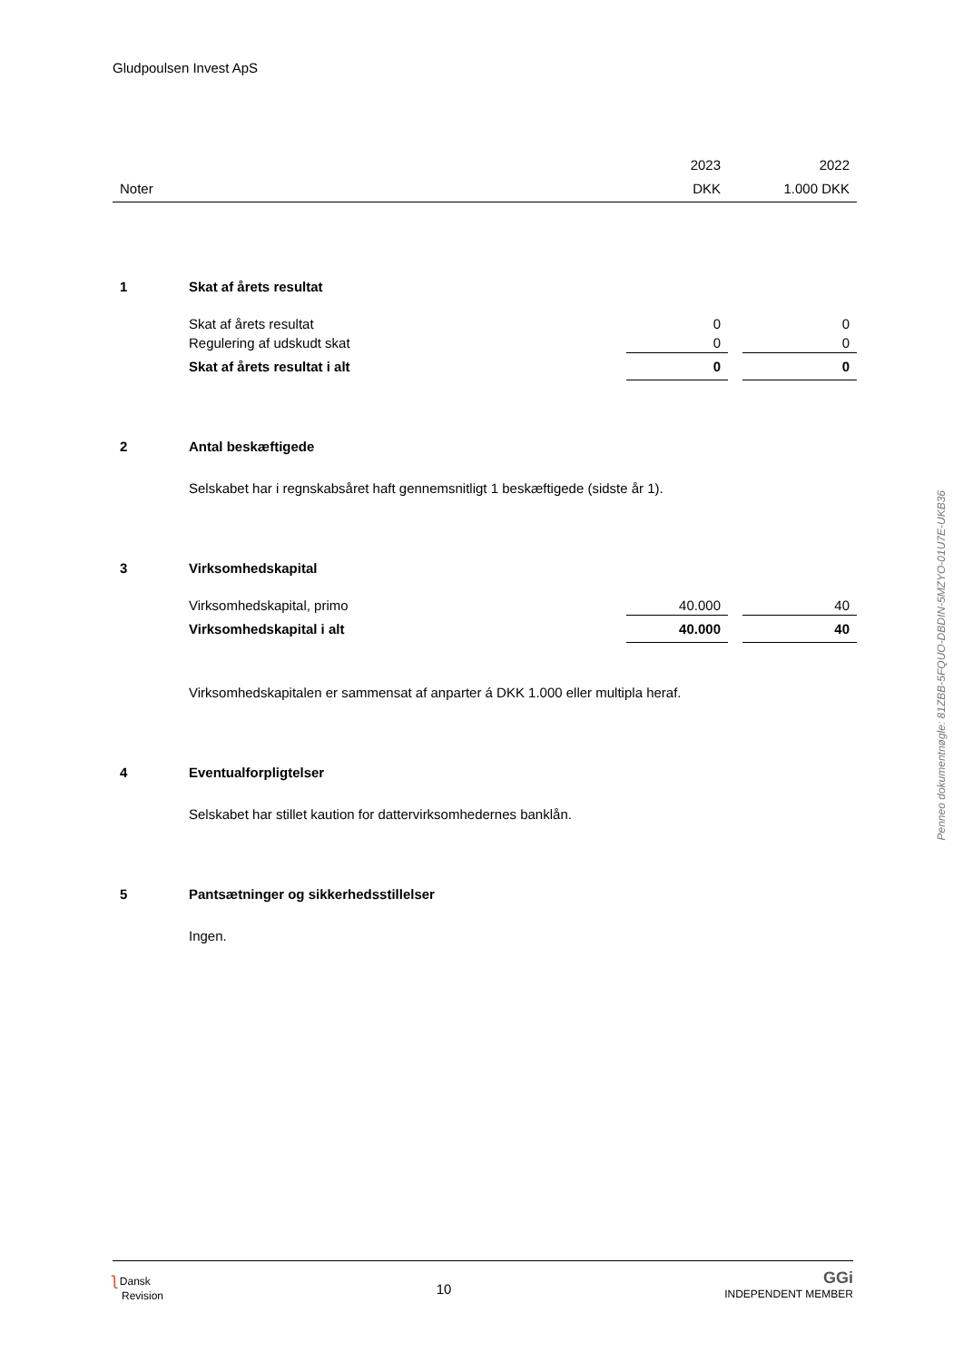Gludpoulsen Invest ApS
| | | 2023 | | 2022 |
| Noter | | DKK | | 1.000 DKK |
| 1 | Skat af årets resultat | | | |
| | Skat af årets resultat | 0 | | 0 |
| | Regulering af udskudt skat | 0 | | 0 |
| | Skat af årets resultat i alt | 0 | | 0 |
| 2 | Antal beskæftigede | | | |
| | Selskabet har i regnskabsåret haft gennemsnitligt 1 beskæftigede (sidste år 1). | | | |
| 3 | Virksomhedskapital | | | |
| | Virksomhedskapital, primo | 40.000 | | 40 |
| | Virksomhedskapital i alt | 40.000 | | 40 |
| | Virksomhedskapitalen er sammensat af anparter á DKK 1.000 eller multipla heraf. | | | |
| 4 | Eventualforpligtelser | | | |
| | Selskabet har stillet kaution for dattervirksomhedernes banklån. | | | |
| 5 | Pantsætninger og sikkerhedsstillelser | | | |
| | Ingen. | | | |
Penneo dokumentnøgle: 81ZBB-5FQUO-DBDIN-5MZYO-01U7E-UKB36
ʅ Dansk
Revision
10
GGi
INDEPENDENT MEMBER